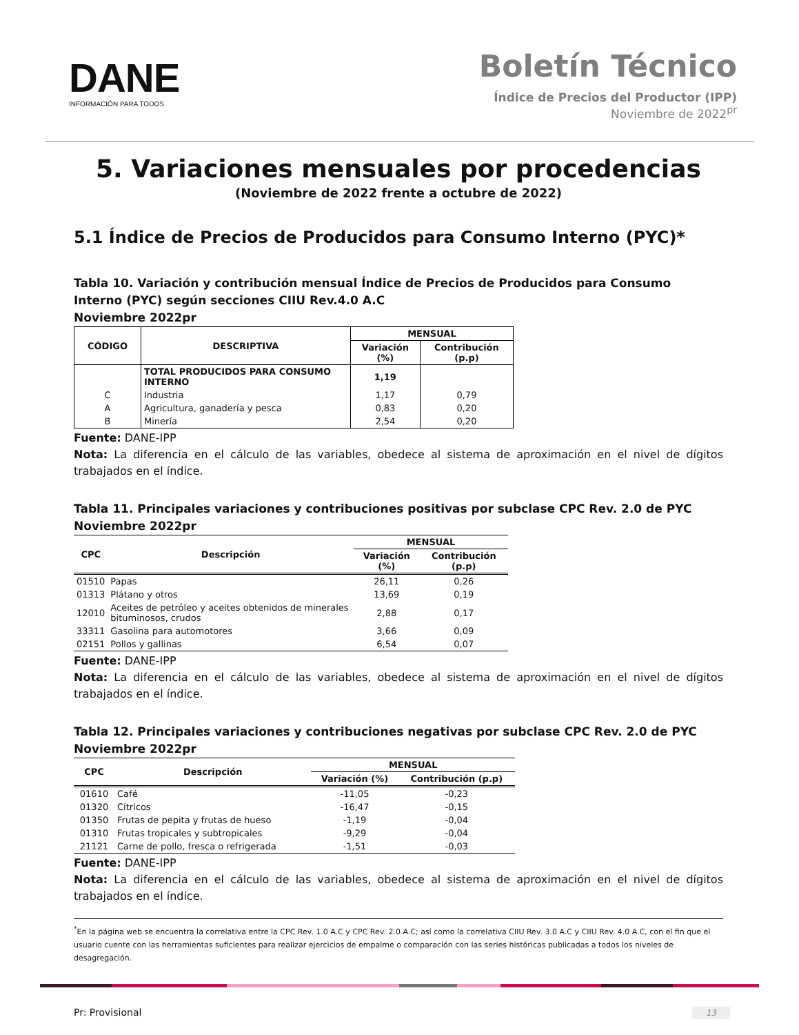DANE
INFORMACIÓN PARA TODOS
Boletín Técnico
Índice de Precios del Productor (IPP)
Noviembre de 2022<sup>pr</sup>
5. Variaciones mensuales por procedencias
(Noviembre de 2022 frente a octubre de 2022)
5.1 Índice de Precios de Producidos para Consumo Interno (PYC)*
Tabla 10. Variación y contribución mensual Índice de Precios de Producidos para Consumo Interno (PYC) según secciones CIIU Rev.4.0 A.C
Noviembre 2022pr
| CÓDIGO | DESCRIPTIVA | MENSUAL | |
| --- | --- | --- | --- |
| | | Variación (%) | Contribución (p.p) |
| | TOTAL PRODUCIDOS PARA CONSUMO INTERNO | 1,19 | |
| C | Industria | 1,17 | 0,79 |
| A | Agricultura, ganadería y pesca | 0,83 | 0,20 |
| B | Minería | 2,54 | 0,20 |
Fuente: DANE-IPP
Nota: La diferencia en el cálculo de las variables, obedece al sistema de aproximación en el nivel de dígitos trabajados en el índice.
Tabla 11. Principales variaciones y contribuciones positivas por subclase CPC Rev. 2.0 de PYC
Noviembre 2022pr
| CPC | Descripción | MENSUAL | |
| --- | --- | --- | --- |
| | | Variación (%) | Contribución (p.p) |
| 01510 | Papas | 26,11 | 0,26 |
| 01313 | Plátano y otros | 13,69 | 0,19 |
| 12010 | Aceites de petróleo y aceites obtenidos de minerales bituminosos, crudos | 2,88 | 0,17 |
| 33311 | Gasolina para automotores | 3,66 | 0,09 |
| 02151 | Pollos y gallinas | 6,54 | 0,07 |
Fuente: DANE-IPP
Nota: La diferencia en el cálculo de las variables, obedece al sistema de aproximación en el nivel de dígitos trabajados en el índice.
Tabla 12. Principales variaciones y contribuciones negativas por subclase CPC Rev. 2.0 de PYC
Noviembre 2022pr
| CPC | Descripción | MENSUAL | |
| --- | --- | --- | --- |
| | | Variación (%) | Contribución (p.p) |
| 01610 | Café | -11,05 | -0,23 |
| 01320 | Cítricos | -16,47 | -0,15 |
| 01350 | Frutas de pepita y frutas de hueso | -1,19 | -0,04 |
| 01310 | Frutas tropicales y subtropicales | -9,29 | -0,04 |
| 21121 | Carne de pollo, fresca o refrigerada | -1,51 | -0,03 |
Fuente: DANE-IPP
Nota: La diferencia en el cálculo de las variables, obedece al sistema de aproximación en el nivel de dígitos trabajados en el índice.
<sup>*</sup> En la página web se encuentra la correlativa entre la CPC Rev. 1.0 A.C y CPC Rev. 2.0 A.C; así como la correlativa CIIU Rev. 3.0 A.C y CIIU Rev. 4.0 A.C, con el fin que el usuario cuente con las herramientas suficientes para realizar ejercicios de empalme o comparación con las series históricas publicadas a todos los niveles de desagregación.
Pr: Provisional 13